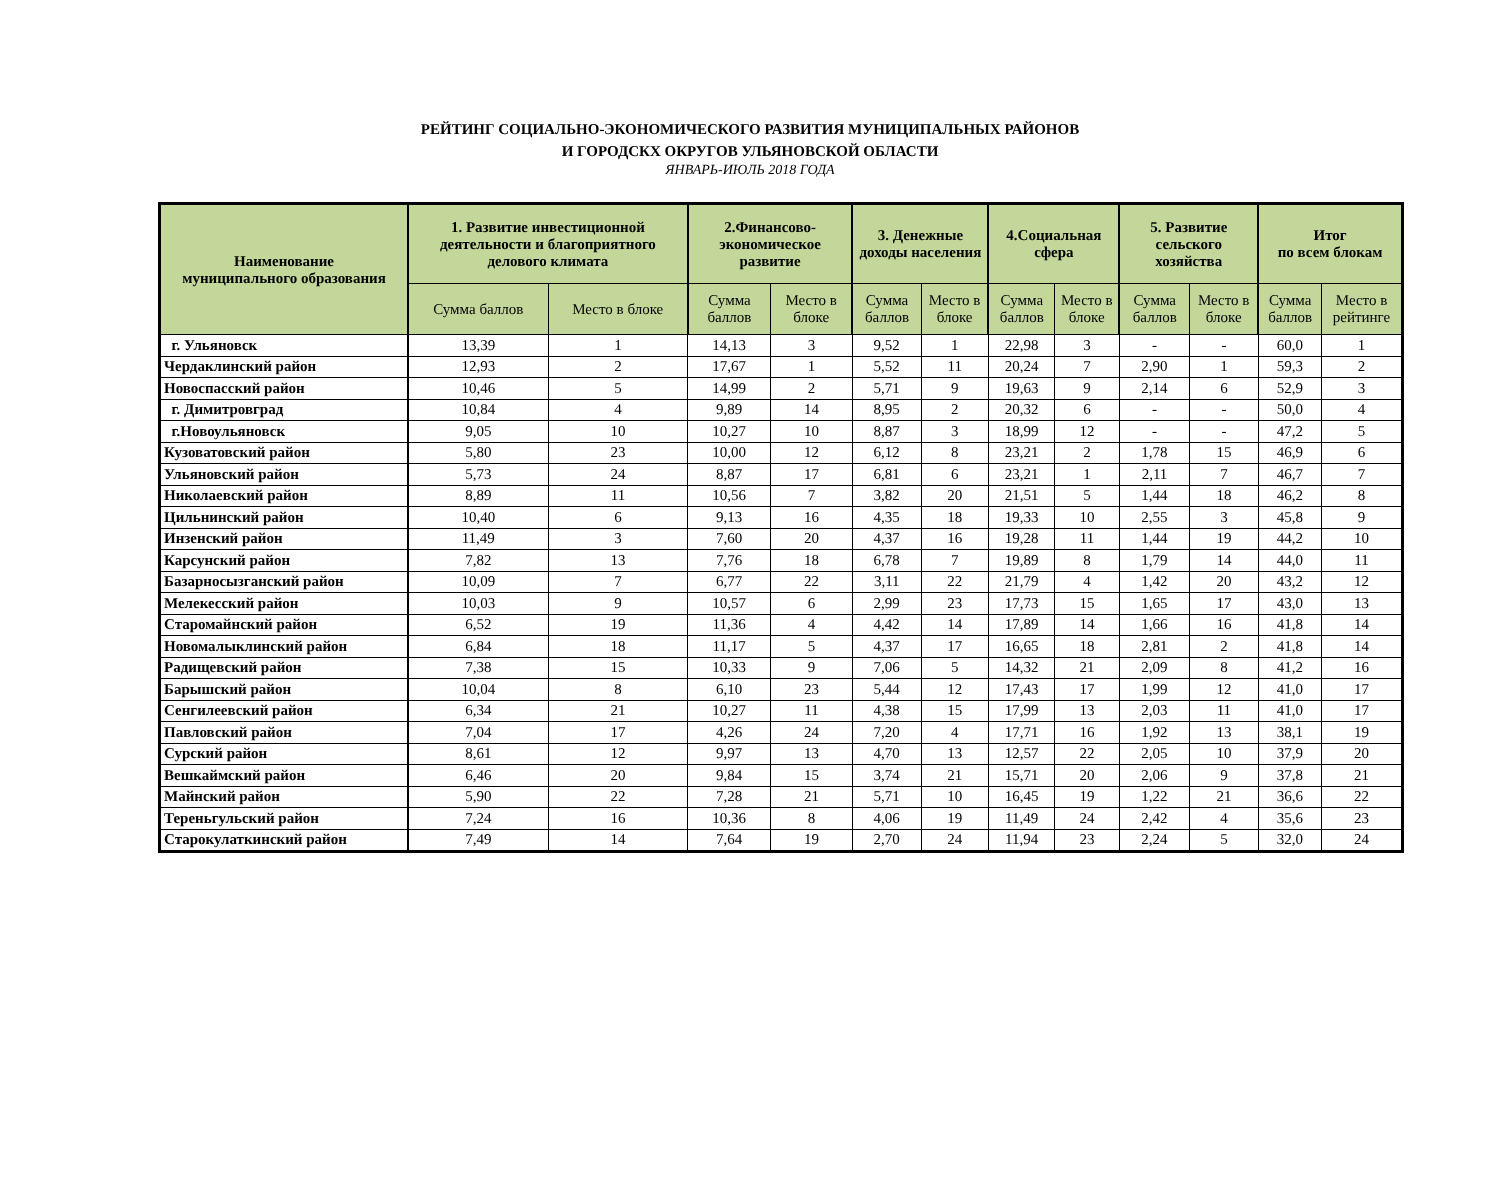РЕЙТИНГ СОЦИАЛЬНО-ЭКОНОМИЧЕСКОГО РАЗВИТИЯ МУНИЦИПАЛЬНЫХ РАЙОНОВ
И ГОРОДСКХ ОКРУГОВ УЛЬЯНОВСКОЙ ОБЛАСТИ
ЯНВАРЬ-ИЮЛЬ 2018 ГОДА
| Наименование муниципального образования | 1. Развитие инвестиционной деятельности и благоприятного делового климата | | 2.Финансово-экономическое развитие | | 3. Денежные доходы населения | | 4.Социальная сфера | | 5. Развитие сельского хозяйства | | Итог по всем блокам | |
| --- | --- | --- | --- | --- | --- | --- | --- | --- | --- | --- | --- | --- |
| | Сумма баллов | Место в блоке | Сумма баллов | Место в блоке | Сумма баллов | Место в блоке | Сумма баллов | Место в блоке | Сумма баллов | Место в блоке | Сумма баллов | Место в рейтинге |
| г. Ульяновск | 13,39 | 1 | 14,13 | 3 | 9,52 | 1 | 22,98 | 3 | - | - | 60,0 | 1 |
| Чердаклинский район | 12,93 | 2 | 17,67 | 1 | 5,52 | 11 | 20,24 | 7 | 2,90 | 1 | 59,3 | 2 |
| Новоспасский район | 10,46 | 5 | 14,99 | 2 | 5,71 | 9 | 19,63 | 9 | 2,14 | 6 | 52,9 | 3 |
| г. Димитровград | 10,84 | 4 | 9,89 | 14 | 8,95 | 2 | 20,32 | 6 | - | - | 50,0 | 4 |
| г.Новоульяновск | 9,05 | 10 | 10,27 | 10 | 8,87 | 3 | 18,99 | 12 | - | - | 47,2 | 5 |
| Кузоватовский район | 5,80 | 23 | 10,00 | 12 | 6,12 | 8 | 23,21 | 2 | 1,78 | 15 | 46,9 | 6 |
| Ульяновский район | 5,73 | 24 | 8,87 | 17 | 6,81 | 6 | 23,21 | 1 | 2,11 | 7 | 46,7 | 7 |
| Николаевский район | 8,89 | 11 | 10,56 | 7 | 3,82 | 20 | 21,51 | 5 | 1,44 | 18 | 46,2 | 8 |
| Цильнинский район | 10,40 | 6 | 9,13 | 16 | 4,35 | 18 | 19,33 | 10 | 2,55 | 3 | 45,8 | 9 |
| Инзенский район | 11,49 | 3 | 7,60 | 20 | 4,37 | 16 | 19,28 | 11 | 1,44 | 19 | 44,2 | 10 |
| Карсунский район | 7,82 | 13 | 7,76 | 18 | 6,78 | 7 | 19,89 | 8 | 1,79 | 14 | 44,0 | 11 |
| Базарносызганский район | 10,09 | 7 | 6,77 | 22 | 3,11 | 22 | 21,79 | 4 | 1,42 | 20 | 43,2 | 12 |
| Мелекесский район | 10,03 | 9 | 10,57 | 6 | 2,99 | 23 | 17,73 | 15 | 1,65 | 17 | 43,0 | 13 |
| Старомайнский район | 6,52 | 19 | 11,36 | 4 | 4,42 | 14 | 17,89 | 14 | 1,66 | 16 | 41,8 | 14 |
| Новомалыклинский район | 6,84 | 18 | 11,17 | 5 | 4,37 | 17 | 16,65 | 18 | 2,81 | 2 | 41,8 | 14 |
| Радищевский район | 7,38 | 15 | 10,33 | 9 | 7,06 | 5 | 14,32 | 21 | 2,09 | 8 | 41,2 | 16 |
| Барышский район | 10,04 | 8 | 6,10 | 23 | 5,44 | 12 | 17,43 | 17 | 1,99 | 12 | 41,0 | 17 |
| Сенгилеевский район | 6,34 | 21 | 10,27 | 11 | 4,38 | 15 | 17,99 | 13 | 2,03 | 11 | 41,0 | 17 |
| Павловский район | 7,04 | 17 | 4,26 | 24 | 7,20 | 4 | 17,71 | 16 | 1,92 | 13 | 38,1 | 19 |
| Сурский район | 8,61 | 12 | 9,97 | 13 | 4,70 | 13 | 12,57 | 22 | 2,05 | 10 | 37,9 | 20 |
| Вешкаймский район | 6,46 | 20 | 9,84 | 15 | 3,74 | 21 | 15,71 | 20 | 2,06 | 9 | 37,8 | 21 |
| Майнский район | 5,90 | 22 | 7,28 | 21 | 5,71 | 10 | 16,45 | 19 | 1,22 | 21 | 36,6 | 22 |
| Тереньгульский район | 7,24 | 16 | 10,36 | 8 | 4,06 | 19 | 11,49 | 24 | 2,42 | 4 | 35,6 | 23 |
| Старокулаткинский район | 7,49 | 14 | 7,64 | 19 | 2,70 | 24 | 11,94 | 23 | 2,24 | 5 | 32,0 | 24 |